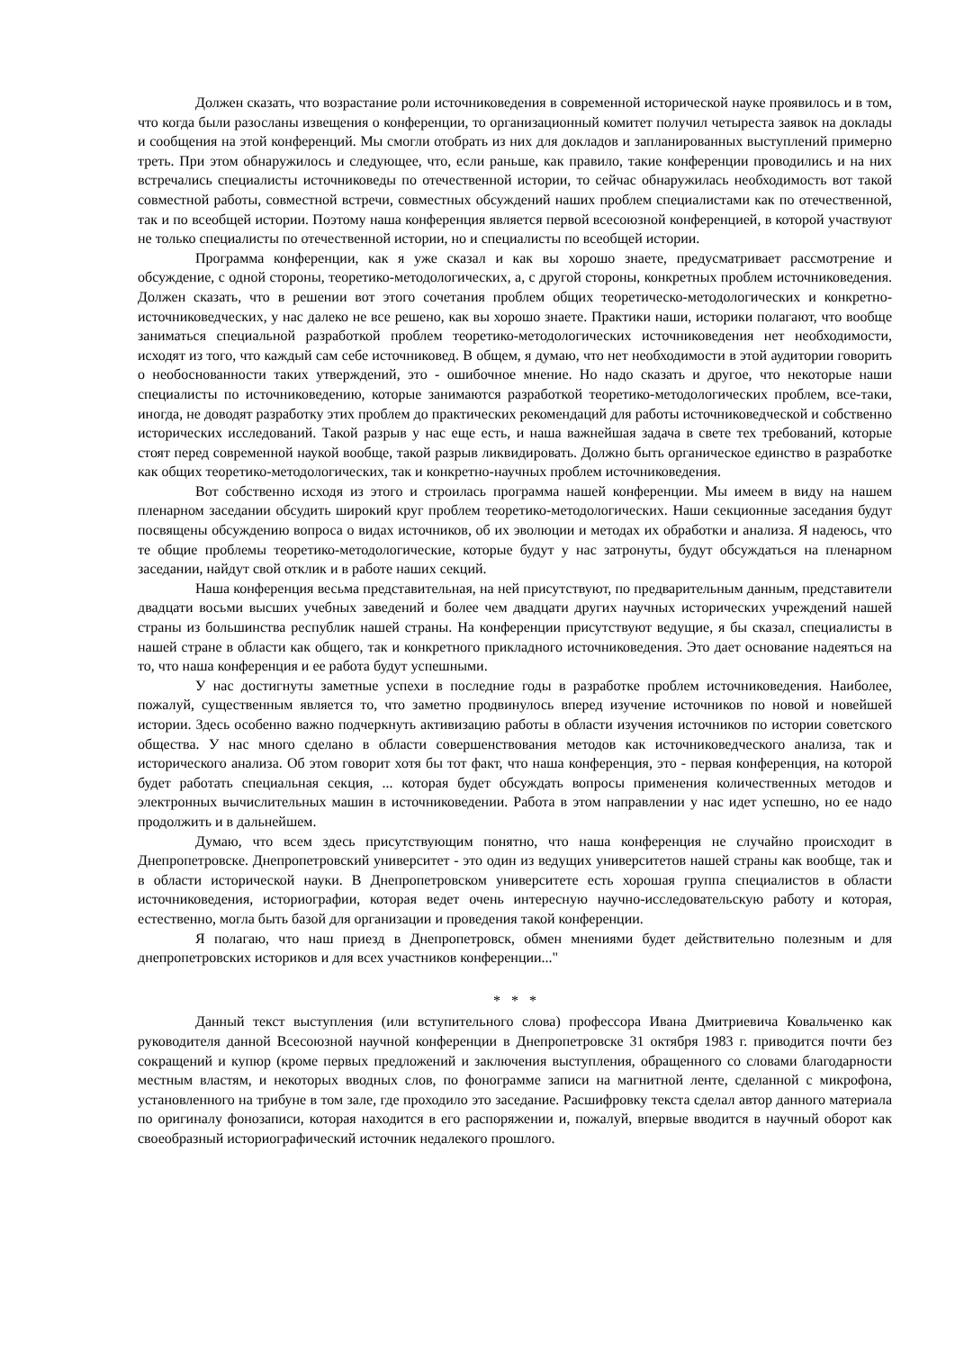Должен сказать, что возрастание роли источниковедения в современной исторической науке проявилось и в том, что когда были разосланы извещения о конференции, то организационный комитет получил четыреста заявок на доклады и сообщения на этой конференций. Мы смогли отобрать из них для докладов и запланированных выступлений примерно треть. При этом обнаружилось и следующее, что, если раньше, как правило, такие конференции проводились и на них встречались специалисты источниковеды по отечественной истории, то сейчас обнаружилась необходимость вот такой совместной работы, совместной встречи, совместных обсуждений наших проблем специалистами как по отечественной, так и по всеобщей истории. Поэтому наша конференция является первой всесоюзной конференцией, в которой участвуют не только специалисты по отечественной истории, но и специалисты по всеобщей истории.
Программа конференции, как я уже сказал и как вы хорошо знаете, предусматривает рассмотрение и обсуждение, с одной стороны, теоретико-методологических, а, с другой стороны, конкретных проблем источниковедения. Должен сказать, что в решении вот этого сочетания проблем общих теоретическо-методологических и конкретно-источниковедческих, у нас далеко не все решено, как вы хорошо знаете. Практики наши, историки полагают, что вообще заниматься специальной разработкой проблем теоретико-методологических источниковедения нет необходимости, исходят из того, что каждый сам себе источниковед. В общем, я думаю, что нет необходимости в этой аудитории говорить о необоснованности таких утверждений, это - ошибочное мнение. Но надо сказать и другое, что некоторые наши специалисты по источниковедению, которые занимаются разработкой теоретико-методологических проблем, все-таки, иногда, не доводят разработку этих проблем до практических рекомендаций для работы источниковедческой и собственно исторических исследований. Такой разрыв у нас еще есть, и наша важнейшая задача в свете тех требований, которые стоят перед современной наукой вообще, такой разрыв ликвидировать. Должно быть органическое единство в разработке как общих теоретико-методологических, так и конкретно-научных проблем источниковедения.
Вот собственно исходя из этого и строилась программа нашей конференции. Мы имеем в виду на нашем пленарном заседании обсудить широкий круг проблем теоретико-методологических. Наши секционные заседания будут посвящены обсуждению вопроса о видах источников, об их эволюции и методах их обработки и анализа. Я надеюсь, что те общие проблемы теоретико-методологические, которые будут у нас затронуты, будут обсуждаться на пленарном заседании, найдут свой отклик и в работе наших секций.
Наша конференция весьма представительная, на ней присутствуют, по предварительным данным, представители двадцати восьми высших учебных заведений и более чем двадцати других научных исторических учреждений нашей страны из большинства республик нашей страны. На конференции присутствуют ведущие, я бы сказал, специалисты в нашей стране в области как общего, так и конкретного прикладного источниковедения. Это дает основание надеяться на то, что наша конференция и ее работа будут успешными.
У нас достигнуты заметные успехи в последние годы в разработке проблем источниковедения. Наиболее, пожалуй, существенным является то, что заметно продвинулось вперед изучение источников по новой и новейшей истории. Здесь особенно важно подчеркнуть активизацию работы в области изучения источников по истории советского общества. У нас много сделано в области совершенствования методов как источниковедческого анализа, так и исторического анализа. Об этом говорит хотя бы тот факт, что наша конференция, это - первая конференция, на которой будет работать специальная секция, ... которая будет обсуждать вопросы применения количественных методов и электронных вычислительных машин в источниковедении. Работа в этом направлении у нас идет успешно, но ее надо продолжить и в дальнейшем.
Думаю, что всем здесь присутствующим понятно, что наша конференция не случайно происходит в Днепропетровске. Днепропетровский университет - это один из ведущих университетов нашей страны как вообще, так и в области исторической науки. В Днепропетровском университете есть хорошая группа специалистов в области источниковедения, историографии, которая ведет очень интересную научно-исследовательскую работу и которая, естественно, могла быть базой для организации и проведения такой конференции.
Я полагаю, что наш приезд в Днепропетровск, обмен мнениями будет действительно полезным и для днепропетровских историков и для всех участников конференции..."
* * *
Данный текст выступления (или вступительного слова) профессора Ивана Дмитриевича Ковальченко как руководителя данной Всесоюзной научной конференции в Днепропетровске 31 октября 1983 г. приводится почти без сокращений и купюр (кроме первых предложений и заключения выступления, обращенного со словами благодарности местным властям, и некоторых вводных слов, по фонограмме записи на магнитной ленте, сделанной с микрофона, установленного на трибуне в том зале, где проходило это заседание. Расшифровку текста сделал автор данного материала по оригиналу фонозаписи, которая находится в его распоряжении и, пожалуй, впервые вводится в научный оборот как своеобразный историографический источник недалекого прошлого.